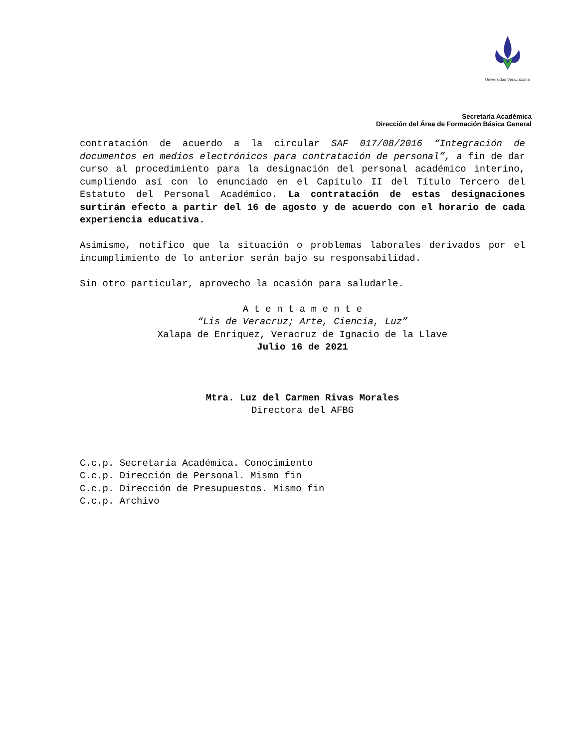Universidad Veracruzana
Secretaría Académica
Dirección del Área de Formación Básica General
contratación de acuerdo a la circular SAF 017/08/2016 “Integración de documentos en medios electrónicos para contratación de personal”, a fin de dar curso al procedimiento para la designación del personal académico interino, cumpliendo así con lo enunciado en el Capítulo II del Título Tercero del Estatuto del Personal Académico. La contratación de estas designaciones surtirán efecto a partir del 16 de agosto y de acuerdo con el horario de cada experiencia educativa.
Asimismo, notifico que la situación o problemas laborales derivados por el incumplimiento de lo anterior serán bajo su responsabilidad.
Sin otro particular, aprovecho la ocasión para saludarle.
A t e n t a m e n t e
“Lis de Veracruz; Arte, Ciencia, Luz”
Xalapa de Enriquez, Veracruz de Ignacio de la Llave
Julio 16 de 2021
Mtra. Luz del Carmen Rivas Morales
Directora del AFBG
C.c.p. Secretaría Académica. Conocimiento
C.c.p. Dirección de Personal. Mismo fin
C.c.p. Dirección de Presupuestos. Mismo fin
C.c.p. Archivo